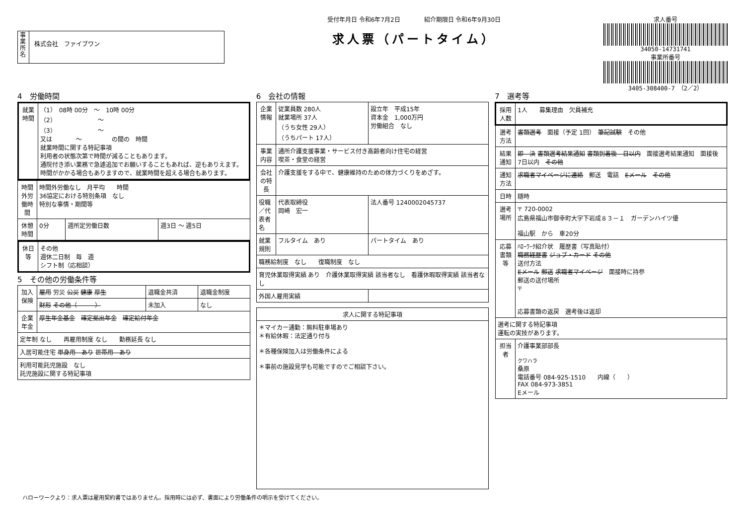事業所名
株式会社　ファイブワン
受付年月日 令和6年7月2日　　　　紹介期限日 令和6年9月30日
求人票（パートタイム）
求人番号
34050-14731741
事業所番号
3405-308400-7　（2／2）
4　労働時間
| 就業時間 | （1） 08時 00分 ～ 10時 00分 （2） ～ （3） ～ 又は ～ の間の 時間 就業時間に関する特記事項 利用者の状態次第で時間が減ることもあります。 通院付き添い業務で急遽追加でお願いすることもあれば、逆もありえます。時間がかかる場合もありますので、就業時間を超える場合もあります。 |
| 時間外労働時間 | 時間外労働なし 月平均 時間 36協定における特別条項 なし 特別な事情・期間等 | | |
| 休憩時間 | 0分 | 週所定労働日数 | 週3日 ～ 週5日 |
| 休日等 | その他 週休二日制 毎 週 シフト制（応相談） |
5　その他の労働条件等
| 加入保険 | 雇用 労災 公災 健康 厚生 | 退職金共済 | 退職金制度 |
| | 財形 その他（ ） | 未加入 | なし |
| 企業年金 | 厚生年金基金 確定拠出年金 確定給付年金 | | |
| 定年制 なし 再雇用制度 なし 勤務延長 なし | | | |
| 入居可能住宅 単身用 あり 世帯用 あり | | | |
| 利用可能託児施設 なし 託児施設に関する特記事項 | | | |
6　会社の情報
| 企業情報 | 従業員数 280人 就業場所 37人 （うち女性 29人） （うちパート 17人） | 設立年 平成15年 資本金 1,000万円 労働組合 なし |
| 事業内容 | 通所介護支援事業・サービス付き高齢者向け住宅の経営 喫茶・食堂の経営 | |
| 会社の特長 | 介護支援をする中で、健康維持のための体力づくりをめざす。 | |
| 役職／代表者名 | 代表取締役 岡崎 宏一 | 法人番号 1240002045737 |
| 就業規則 | フルタイム あり | パートタイム あり |
| 職務給制度 なし 復職制度 なし | | |
| 育児休業取得実績 あり 介護休業取得実績 該当者なし 看護休暇取得実績 該当者なし | | |
| 外国人雇用実績 | | |
| 求人に関する特記事項 |
| --- |
| ＊マイカー通勤：無料駐車場あり ＊有給休暇：法定通り付与 ＊各種保険加入は労働条件による ＊事前の施設見学も可能ですのでご相談下さい。 |
7　選考等
| 採用人数 | 1人 募集理由 欠員補充 |
| 選考方法 | 書類選考 面接（予定 1回） 筆記試験 その他 |
| 結果通知 | 即 決 書類選考結果通知 書類到着後 日以内 面接選考結果通知 面接後 7日以内 その他 |
| 通知方法 | 求職者マイページに連絡 郵送 電話 Eメール その他 |
| 日時 | 随時 |
| 選考場所 | 〒 720-0002 広島県福山市御幸町大字下岩成８３－１ ガーデンハイツ優 福山駅 から 車20分 |
| 応募書類等 | ﾊﾛｰﾜｰｸ紹介状 履歴書（写真貼付） 職務経歴書 ジョブ・カード その他 送付方法 Eメール 郵送 求職者マイページ 面接時に持参 郵送の送付場所 〒 応募書類の返戻 選考後は返却 |
| 選考に関する特記事項 運転の実技があります。 | |
| 担当者 | 介護事業部部長 クワハラ 桑原 電話番号 084-925-1510 内線（ ） FAX 084-973-3851 Eメール |
ハローワークより：求人票は雇用契約書ではありません。採用時には必ず、書面により労働条件の明示を受けてください。